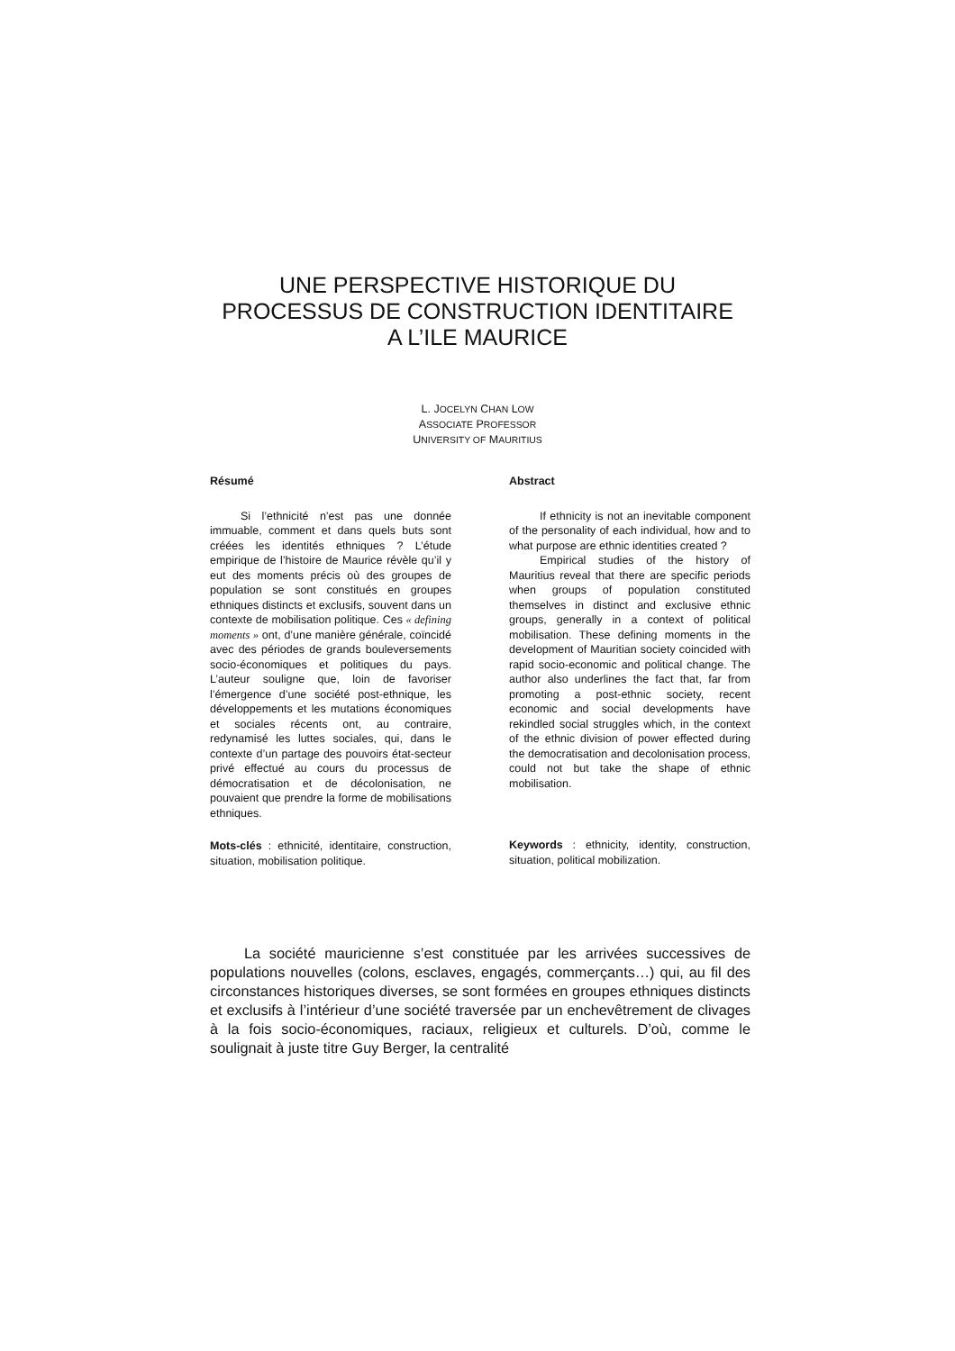UNE PERSPECTIVE HISTORIQUE DU
PROCESSUS DE CONSTRUCTION IDENTITAIRE
A L’ILE MAURICE
L. JOCELYN CHAN LOW
ASSOCIATE PROFESSOR
UNIVERSITY OF MAURITIUS
Résumé
Si l’ethnicité n’est pas une donnée immuable, comment et dans quels buts sont créées les identités ethniques ? L’étude empirique de l’histoire de Maurice révèle qu’il y eut des moments précis où des groupes de population se sont constitués en groupes ethniques distincts et exclusifs, souvent dans un contexte de mobilisation politique. Ces « defining moments » ont, d’une manière générale, coïncidé avec des périodes de grands bouleversements socio-économiques et politiques du pays. L’auteur souligne que, loin de favoriser l’émergence d’une société post-ethnique, les développements et les mutations économiques et sociales récents ont, au contraire, redynamisé les luttes sociales, qui, dans le contexte d’un partage des pouvoirs état-secteur privé effectué au cours du processus de démocratisation et de décolonisation, ne pouvaient que prendre la forme de mobilisations ethniques.
Mots-clés : ethnicité, identitaire, construction, situation, mobilisation politique.
Abstract
If ethnicity is not an inevitable component of the personality of each individual, how and to what purpose are ethnic identities created ?
Empirical studies of the history of Mauritius reveal that there are specific periods when groups of population constituted themselves in distinct and exclusive ethnic groups, generally in a context of political mobilisation. These defining moments in the development of Mauritian society coincided with rapid socio-economic and political change. The author also underlines the fact that, far from promoting a post-ethnic society, recent economic and social developments have rekindled social struggles which, in the context of the ethnic division of power effected during the democratisation and decolonisation process, could not but take the shape of ethnic mobilisation.
Keywords : ethnicity, identity, construction, situation, political mobilization.
La société mauricienne s’est constituée par les arrivées successives de populations nouvelles (colons, esclaves, engagés, commerçants…) qui, au fil des circonstances historiques diverses, se sont formées en groupes ethniques distincts et exclusifs à l’intérieur d’une société traversée par un enchevêtrement de clivages à la fois socio-économiques, raciaux, religieux et culturels. D’où, comme le soulignait à juste titre Guy Berger, la centralité